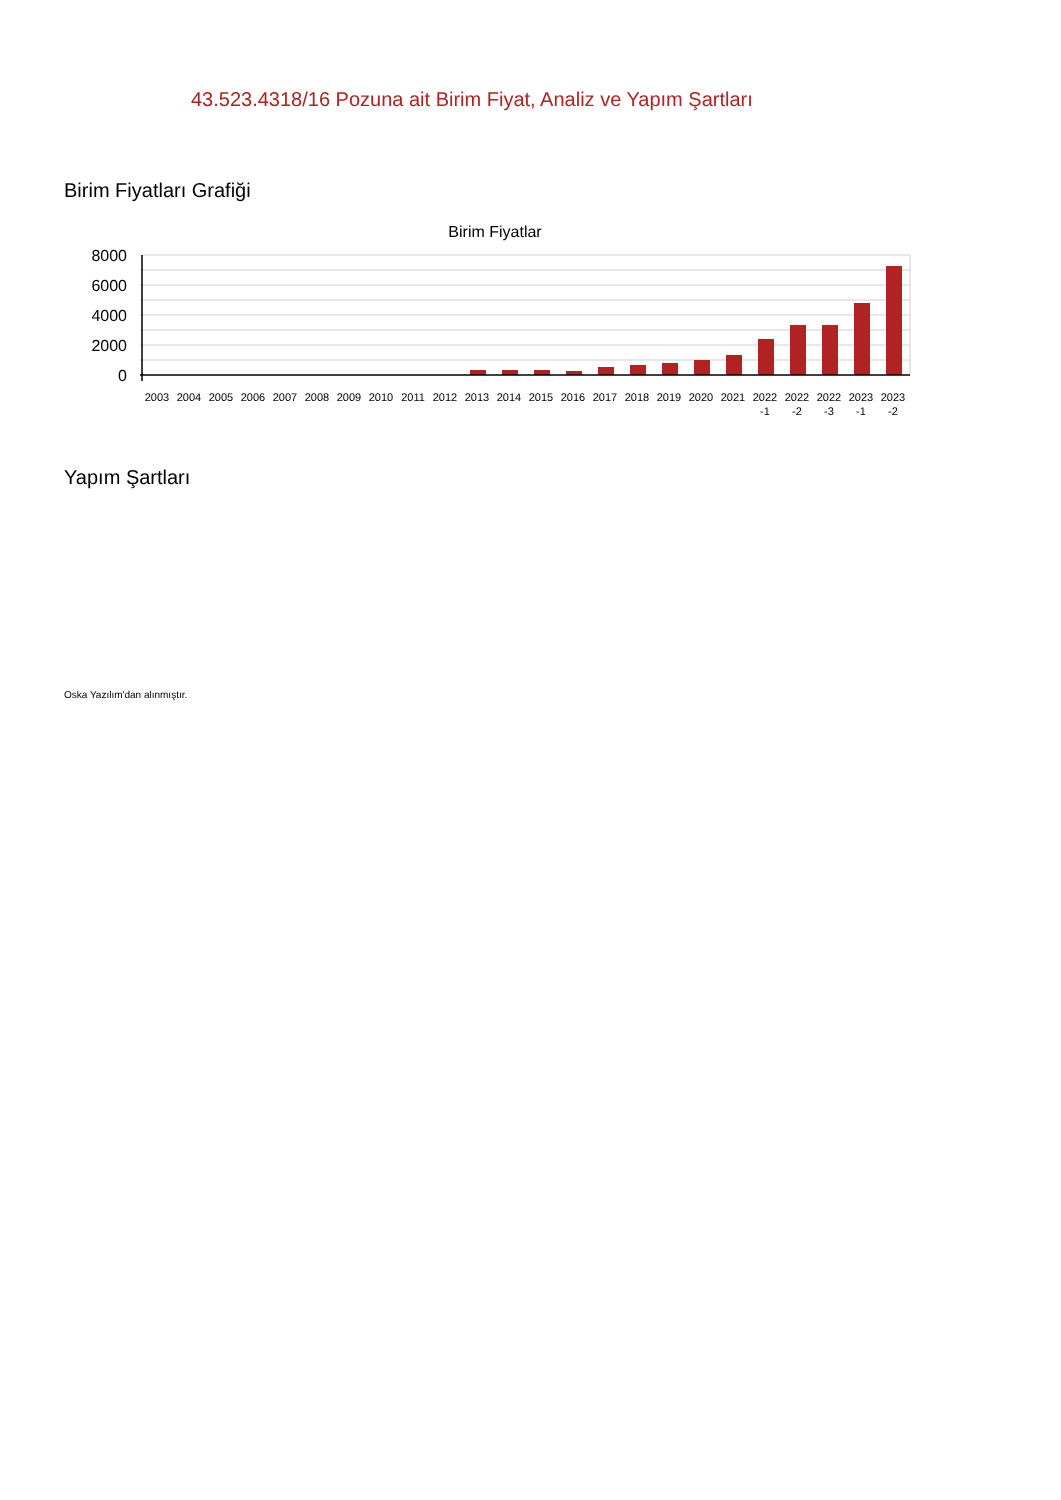43.523.4318/16 Pozuna ait Birim Fiyat, Analiz ve Yapım Şartları
Birim Fiyatları Grafiği
Birim Fiyatlar
8000
6000
4000
2000
0
2003
2004
2005
2006
2007
2008
2009
2010
2011
2012
2013
2014
2015
2016
2017
2018
2019
2020
2021
2022
-1
2022
-2
2022
-3
2023
-1
2023
-2
Yapım Şartları
Oska Yazılım'dan alınmıştır.